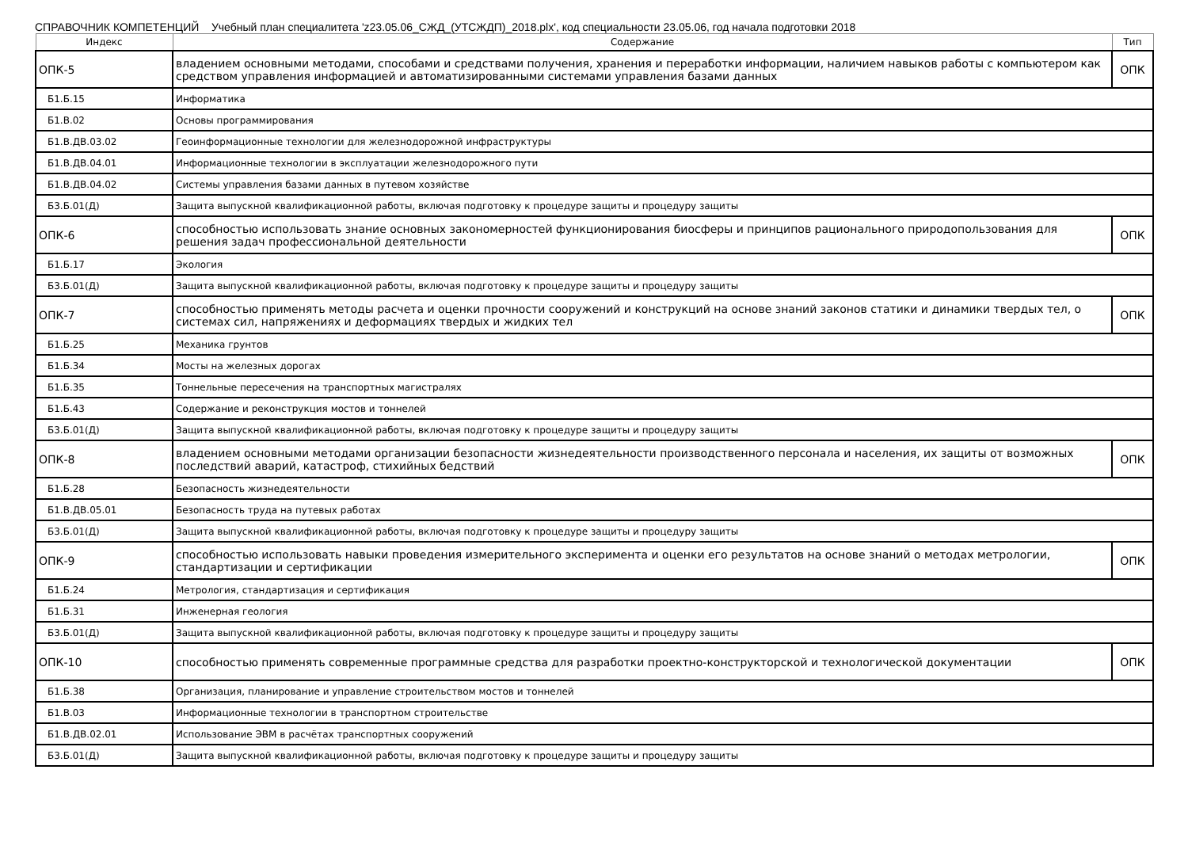СПРАВОЧНИК КОМПЕТЕНЦИЙ Учебный план специалитета 'z23.05.06_СЖД_(УТСЖДП)_2018.plx', код специальности 23.05.06, год начала подготовки 2018
| Индекс | Содержание | Тип |
| --- | --- | --- |
| ОПК-5 | владением основными методами, способами и средствами получения, хранения и переработки информации, наличием навыков работы с компьютером как средством управления информацией и автоматизированными системами управления базами данных | ОПК |
| Б1.Б.15 | Информатика | |
| Б1.В.02 | Основы программирования | |
| Б1.В.ДВ.03.02 | Геоинформационные технологии для железнодорожной инфраструктуры | |
| Б1.В.ДВ.04.01 | Информационные технологии в эксплуатации железнодорожного пути | |
| Б1.В.ДВ.04.02 | Системы управления базами данных в путевом хозяйстве | |
| Б3.Б.01(Д) | Защита выпускной квалификационной работы, включая подготовку к процедуре защиты и процедуру защиты | |
| ОПК-6 | способностью использовать знание основных закономерностей функционирования биосферы и принципов рационального природопользования для решения задач профессиональной деятельности | ОПК |
| Б1.Б.17 | Экология | |
| Б3.Б.01(Д) | Защита выпускной квалификационной работы, включая подготовку к процедуре защиты и процедуру защиты | |
| ОПК-7 | способностью применять методы расчета и оценки прочности сооружений и конструкций на основе знаний законов статики и динамики твердых тел, о системах сил, напряжениях и деформациях твердых и жидких тел | ОПК |
| Б1.Б.25 | Механика грунтов | |
| Б1.Б.34 | Мосты на железных дорогах | |
| Б1.Б.35 | Тоннельные пересечения на транспортных магистралях | |
| Б1.Б.43 | Содержание и реконструкция мостов и тоннелей | |
| Б3.Б.01(Д) | Защита выпускной квалификационной работы, включая подготовку к процедуре защиты и процедуру защиты | |
| ОПК-8 | владением основными методами организации безопасности жизнедеятельности производственного персонала и населения, их защиты от возможных последствий аварий, катастроф, стихийных бедствий | ОПК |
| Б1.Б.28 | Безопасность жизнедеятельности | |
| Б1.В.ДВ.05.01 | Безопасность труда на путевых работах | |
| Б3.Б.01(Д) | Защита выпускной квалификационной работы, включая подготовку к процедуре защиты и процедуру защиты | |
| ОПК-9 | способностью использовать навыки проведения измерительного эксперимента и оценки его результатов на основе знаний о методах метрологии, стандартизации и сертификации | ОПК |
| Б1.Б.24 | Метрология, стандартизация и сертификация | |
| Б1.Б.31 | Инженерная геология | |
| Б3.Б.01(Д) | Защита выпускной квалификационной работы, включая подготовку к процедуре защиты и процедуру защиты | |
| ОПК-10 | способностью применять современные программные средства для разработки проектно-конструкторской и технологической документации | ОПК |
| Б1.Б.38 | Организация, планирование и управление строительством мостов и тоннелей | |
| Б1.В.03 | Информационные технологии в транспортном строительстве | |
| Б1.В.ДВ.02.01 | Использование ЭВМ в расчётах транспортных сооружений | |
| Б3.Б.01(Д) | Защита выпускной квалификационной работы, включая подготовку к процедуре защиты и процедуру защиты | |